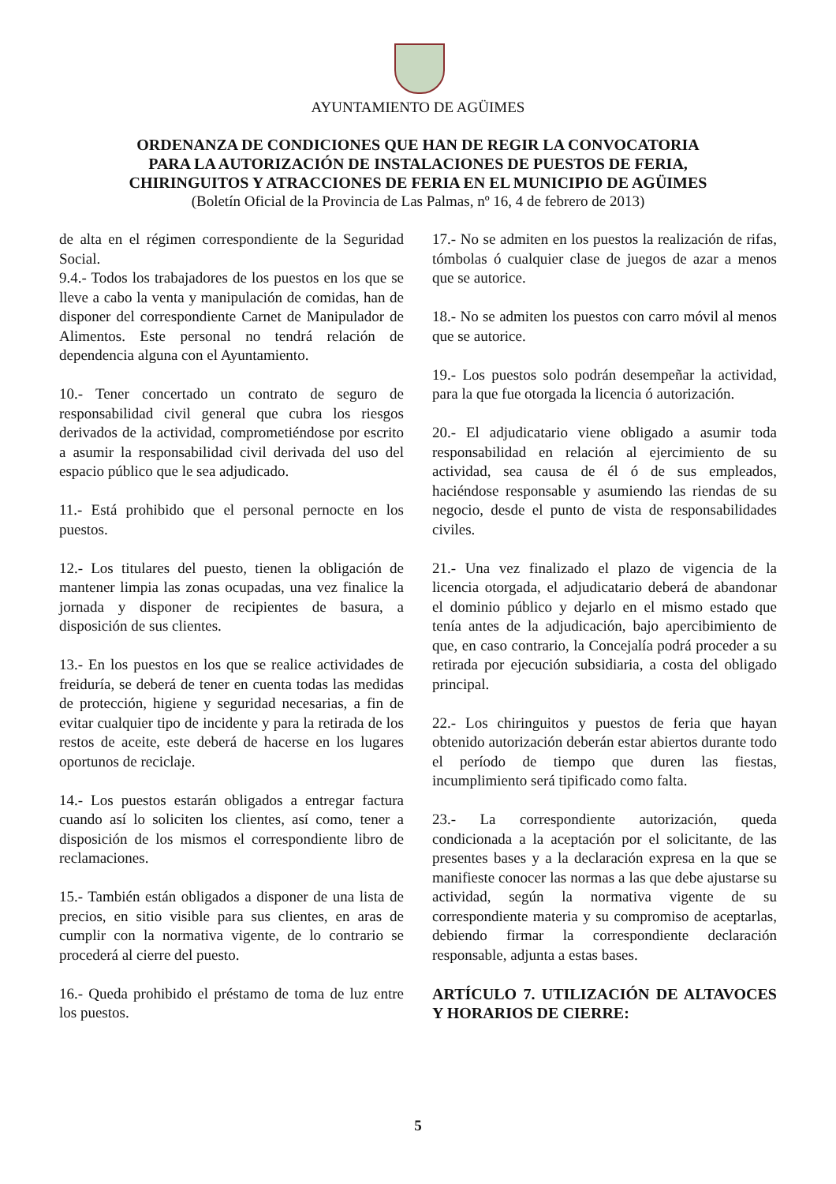AYUNTAMIENTO DE AGÜIMES
ORDENANZA DE CONDICIONES QUE HAN DE REGIR LA CONVOCATORIA
PARA LA AUTORIZACIÓN DE INSTALACIONES DE PUESTOS DE FERIA,
CHIRINGUITOS Y ATRACCIONES DE FERIA EN EL MUNICIPIO DE AGÜIMES
(Boletín Oficial de la Provincia de Las Palmas, nº 16, 4 de febrero de 2013)
de alta en el régimen correspondiente de la Seguridad Social.
9.4.- Todos los trabajadores de los puestos en los que se lleve a cabo la venta y manipulación de comidas, han de disponer del correspondiente Carnet de Manipulador de Alimentos. Este personal no tendrá relación de dependencia alguna con el Ayuntamiento.
10.- Tener concertado un contrato de seguro de responsabilidad civil general que cubra los riesgos derivados de la actividad, comprometiéndose por escrito a asumir la responsabilidad civil derivada del uso del espacio público que le sea adjudicado.
11.- Está prohibido que el personal pernocte en los puestos.
12.- Los titulares del puesto, tienen la obligación de mantener limpia las zonas ocupadas, una vez finalice la jornada y disponer de recipientes de basura, a disposición de sus clientes.
13.- En los puestos en los que se realice actividades de freiduría, se deberá de tener en cuenta todas las medidas de protección, higiene y seguridad necesarias, a fin de evitar cualquier tipo de incidente y para la retirada de los restos de aceite, este deberá de hacerse en los lugares oportunos de reciclaje.
14.- Los puestos estarán obligados a entregar factura cuando así lo soliciten los clientes, así como, tener a disposición de los mismos el correspondiente libro de reclamaciones.
15.- También están obligados a disponer de una lista de precios, en sitio visible para sus clientes, en aras de cumplir con la normativa vigente, de lo contrario se procederá al cierre del puesto.
16.- Queda prohibido el préstamo de toma de luz entre los puestos.
17.- No se admiten en los puestos la realización de rifas, tómbolas ó cualquier clase de juegos de azar a menos que se autorice.
18.- No se admiten los puestos con carro móvil al menos que se autorice.
19.- Los puestos solo podrán desempeñar la actividad, para la que fue otorgada la licencia ó autorización.
20.- El adjudicatario viene obligado a asumir toda responsabilidad en relación al ejercimiento de su actividad, sea causa de él ó de sus empleados, haciéndose responsable y asumiendo las riendas de su negocio, desde el punto de vista de responsabilidades civiles.
21.- Una vez finalizado el plazo de vigencia de la licencia otorgada, el adjudicatario deberá de abandonar el dominio público y dejarlo en el mismo estado que tenía antes de la adjudicación, bajo apercibimiento de que, en caso contrario, la Concejalía podrá proceder a su retirada por ejecución subsidiaria, a costa del obligado principal.
22.- Los chiringuitos y puestos de feria que hayan obtenido autorización deberán estar abiertos durante todo el período de tiempo que duren las fiestas, incumplimiento será tipificado como falta.
23.- La correspondiente autorización, queda condicionada a la aceptación por el solicitante, de las presentes bases y a la declaración expresa en la que se manifieste conocer las normas a las que debe ajustarse su actividad, según la normativa vigente de su correspondiente materia y su compromiso de aceptarlas, debiendo firmar la correspondiente declaración responsable, adjunta a estas bases.
ARTÍCULO 7. UTILIZACIÓN DE ALTAVOCES Y HORARIOS DE CIERRE:
5